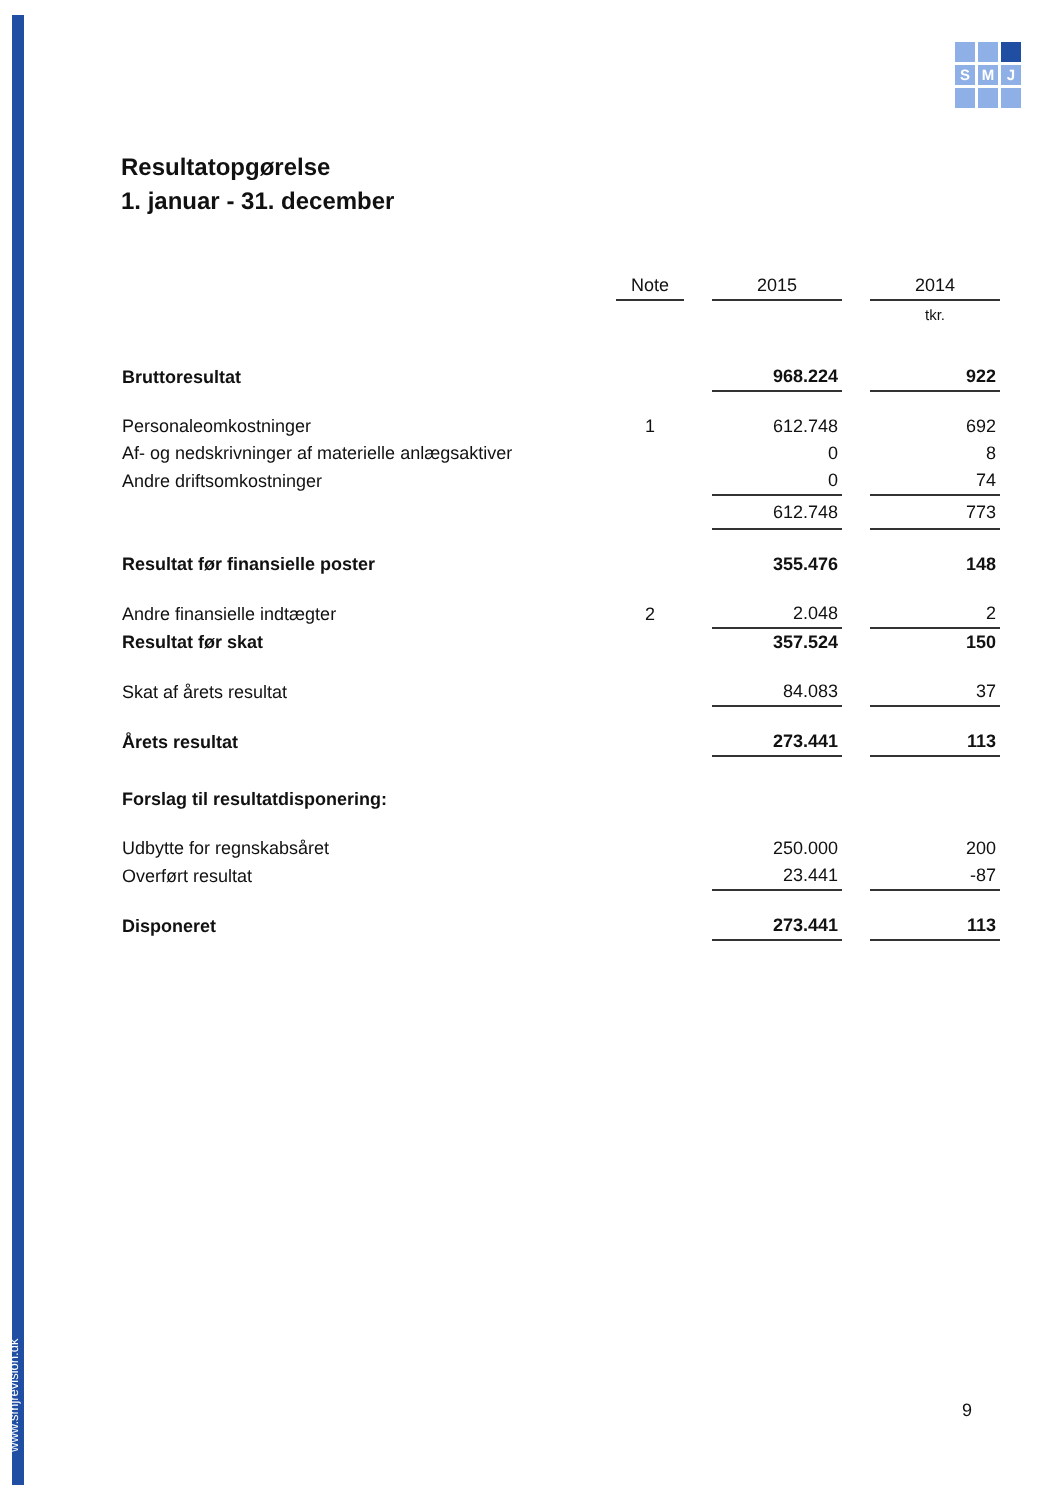www.smjrevision.dk
S
M
J
Resultatopgørelse
1. januar - 31. december
| | Note | | 2015 | | 2014 |
| | | | | | tkr. |
| Bruttoresultat | | | 968.224 | | 922 |
| Personaleomkostninger | 1 | | 612.748 | | 692 |
| Af- og nedskrivninger af materielle anlægsaktiver | | | 0 | | 8 |
| Andre driftsomkostninger | | | 0 | | 74 |
| | | | 612.748 | | 773 |
| Resultat før finansielle poster | | | 355.476 | | 148 |
| Andre finansielle indtægter | 2 | | 2.048 | | 2 |
| Resultat før skat | | | 357.524 | | 150 |
| Skat af årets resultat | | | 84.083 | | 37 |
| Årets resultat | | | 273.441 | | 113 |
| Forslag til resultatdisponering: | | | | | |
| Udbytte for regnskabsåret | | | 250.000 | | 200 |
| Overført resultat | | | 23.441 | | -87 |
| Disponeret | | | 273.441 | | 113 |
9